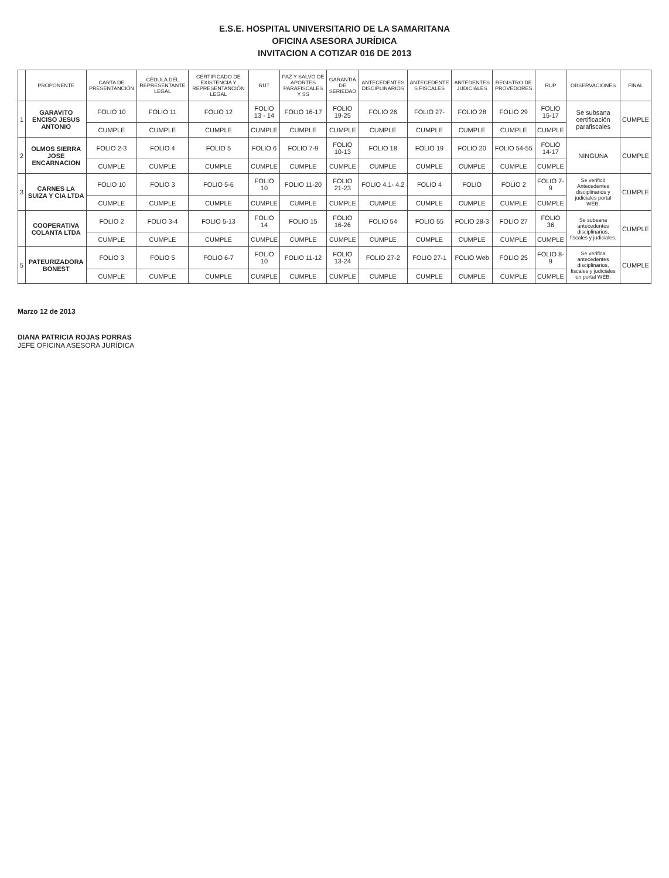E.S.E. HOSPITAL UNIVERSITARIO DE LA SAMARITANA
OFICINA ASESORA JURÍDICA
INVITACION A COTIZAR 016 DE 2013
| | PROPONENTE | CARTA DE PRESENTANCIÓN | CÉDULA DEL REPRESENTANTE LEGAL | CERTIFICADO DE EXISTENCIA Y REPRESENTANCIÓN LEGAL | RUT | PAZ Y SALVO DE APORTES PARAFISCALES Y SS | GARANTIA DE SERIEDAD | ANTECEDENTES DISCIPLINARIOS | ANTECEDENTE S FISCALES | ANTEDENTES JUDICIALES | REGISTRO DE PROVEDORES | RUP | OBSERVACIONES | FINAL |
| --- | --- | --- | --- | --- | --- | --- | --- | --- | --- | --- | --- | --- | --- | --- |
| 1 | GARAVITO ENCISO JESUS ANTONIO | FOLIO 10 | FOLIO 11 | FOLIO 12 | FOLIO 13 - 14 | FOLIO 16-17 | FOLIO 19-25 | FOLIO 26 | FOLIO 27- | FOLIO 28 | FOLIO 29 | FOLIO 15-17 | Se subsana certificación parafiscales | CUMPLE |
| | | CUMPLE | CUMPLE | CUMPLE | CUMPLE | CUMPLE | CUMPLE | CUMPLE | CUMPLE | CUMPLE | CUMPLE | CUMPLE | | |
| 2 | OLMOS SIERRA JOSE ENCARNACION | FOLIO 2-3 | FOLIO 4 | FOLIO 5 | FOLIO 6 | FOLIO 7-9 | FOLIO 10-13 | FOLIO 18 | FOLIO 19 | FOLIO 20 | FOLIO 54-55 | FOLIO 14-17 | NINGUNA | CUMPLE |
| | | CUMPLE | CUMPLE | CUMPLE | CUMPLE | CUMPLE | CUMPLE | CUMPLE | CUMPLE | CUMPLE | CUMPLE | CUMPLE | | |
| 3 | CARNES LA SUIZA Y CIA LTDA | FOLIO 10 | FOLIO 3 | FOLIO 5-6 | FOLIO 10 | FOLIO 11-20 | FOLIO 21-23 | FOLIO 4.1- 4.2 | FOLIO 4 | FOLIO | FOLIO 2 | FOLIO 7-9 | Se verificó Antecedentes disciplinarios y judiciales portal WEB. | CUMPLE |
| | | CUMPLE | CUMPLE | CUMPLE | CUMPLE | CUMPLE | CUMPLE | CUMPLE | CUMPLE | CUMPLE | CUMPLE | CUMPLE | | |
| | COOPERATIVA COLANTA LTDA | FOLIO 2 | FOLIO 3-4 | FOLIO 5-13 | FOLIO 14 | FOLIO 15 | FOLIO 16-26 | FOLIO 54 | FOLIO 55 | FOLIO 28-3 | FOLIO 27 | FOLIO 36 | Se subsana antecedentes disciplinarios, fiscales y judiciales. | CUMPLE |
| | | CUMPLE | CUMPLE | CUMPLE | CUMPLE | CUMPLE | CUMPLE | CUMPLE | CUMPLE | CUMPLE | CUMPLE | CUMPLE | | |
| 5 | PATEURIZADORA BONEST | FOLIO 3 | FOLIO 5 | FOLIO 6-7 | FOLIO 10 | FOLIO 11-12 | FOLIO 13-24 | FOLIO 27-2 | FOLIO 27-1 | FOLIO Web | FOLIO 25 | FOLIO 8-9 | Se verifica antecedentes disciplinarios, fiscales y judiciales en portal WEB. | CUMPLE |
| | | CUMPLE | CUMPLE | CUMPLE | CUMPLE | CUMPLE | CUMPLE | CUMPLE | CUMPLE | CUMPLE | CUMPLE | CUMPLE | | |
Marzo 12 de 2013
DIANA PATRICIA ROJAS PORRAS
JEFE OFICINA ASESORA JURÍDICA